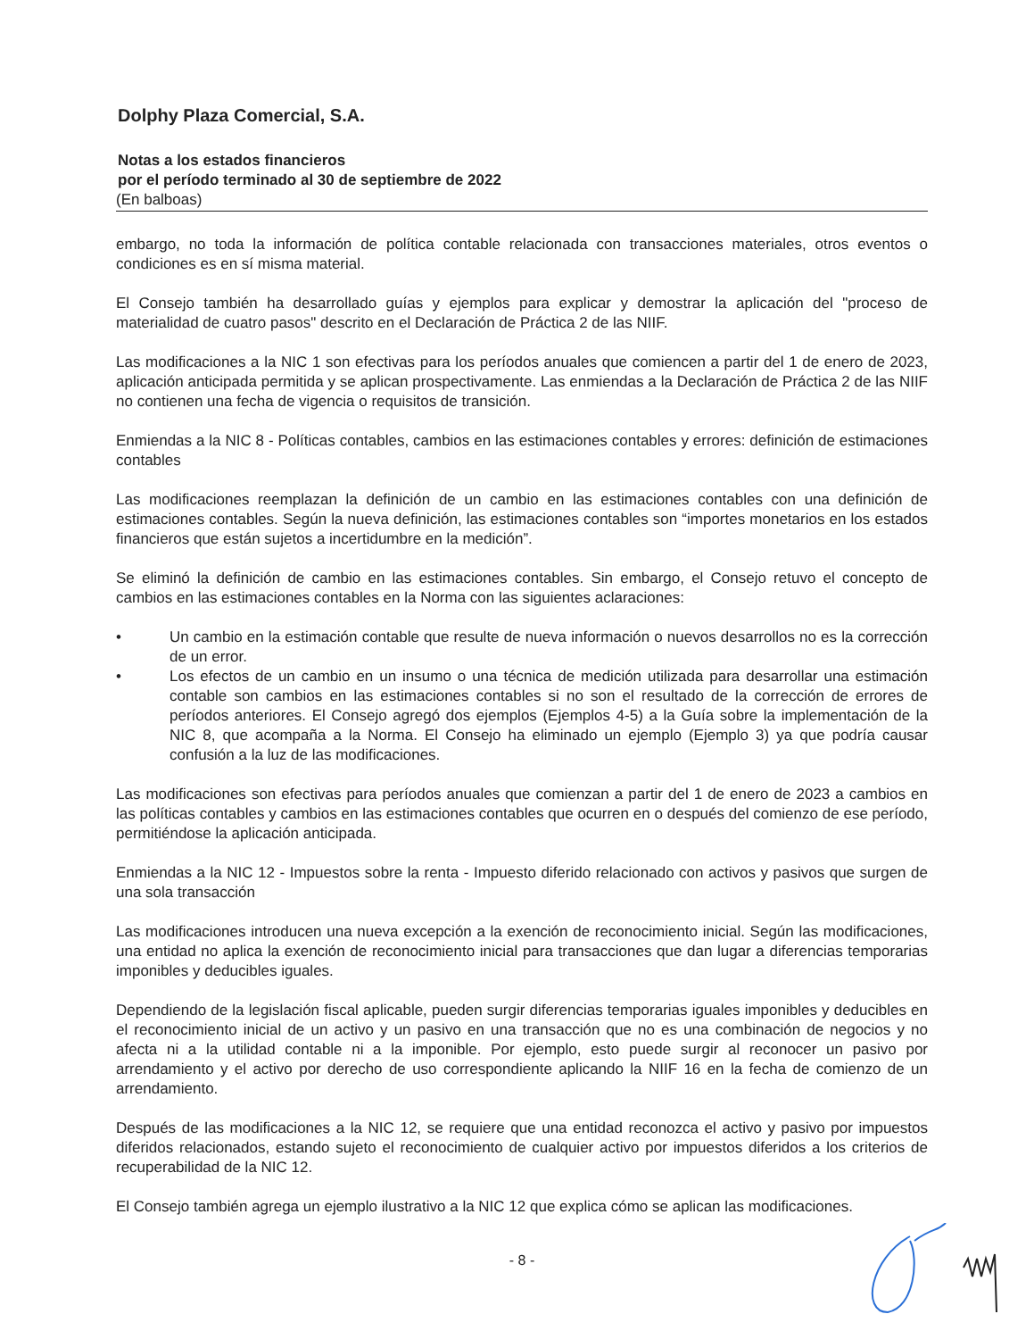Dolphy Plaza Comercial, S.A.
Notas a los estados financieros
por el período terminado al 30 de septiembre de 2022
(En balboas)
embargo, no toda la información de política contable relacionada con transacciones materiales, otros eventos o condiciones es en sí misma material.
El Consejo también ha desarrollado guías y ejemplos para explicar y demostrar la aplicación del "proceso de materialidad de cuatro pasos" descrito en el Declaración de Práctica 2 de las NIIF.
Las modificaciones a la NIC 1 son efectivas para los períodos anuales que comiencen a partir del 1 de enero de 2023, aplicación anticipada permitida y se aplican prospectivamente. Las enmiendas a la Declaración de Práctica 2 de las NIIF no contienen una fecha de vigencia o requisitos de transición.
Enmiendas a la NIC 8 - Políticas contables, cambios en las estimaciones contables y errores: definición de estimaciones contables
Las modificaciones reemplazan la definición de un cambio en las estimaciones contables con una definición de estimaciones contables. Según la nueva definición, las estimaciones contables son “importes monetarios en los estados financieros que están sujetos a incertidumbre en la medición”.
Se eliminó la definición de cambio en las estimaciones contables. Sin embargo, el Consejo retuvo el concepto de cambios en las estimaciones contables en la Norma con las siguientes aclaraciones:
• Un cambio en la estimación contable que resulte de nueva información o nuevos desarrollos no es la corrección de un error.
• Los efectos de un cambio en un insumo o una técnica de medición utilizada para desarrollar una estimación contable son cambios en las estimaciones contables si no son el resultado de la corrección de errores de períodos anteriores. El Consejo agregó dos ejemplos (Ejemplos 4-5) a la Guía sobre la implementación de la NIC 8, que acompaña a la Norma. El Consejo ha eliminado un ejemplo (Ejemplo 3) ya que podría causar confusión a la luz de las modificaciones.
Las modificaciones son efectivas para períodos anuales que comienzan a partir del 1 de enero de 2023 a cambios en las políticas contables y cambios en las estimaciones contables que ocurren en o después del comienzo de ese período, permitiéndose la aplicación anticipada.
Enmiendas a la NIC 12 - Impuestos sobre la renta - Impuesto diferido relacionado con activos y pasivos que surgen de una sola transacción
Las modificaciones introducen una nueva excepción a la exención de reconocimiento inicial. Según las modificaciones, una entidad no aplica la exención de reconocimiento inicial para transacciones que dan lugar a diferencias temporarias imponibles y deducibles iguales.
Dependiendo de la legislación fiscal aplicable, pueden surgir diferencias temporarias iguales imponibles y deducibles en el reconocimiento inicial de un activo y un pasivo en una transacción que no es una combinación de negocios y no afecta ni a la utilidad contable ni a la imponible. Por ejemplo, esto puede surgir al reconocer un pasivo por arrendamiento y el activo por derecho de uso correspondiente aplicando la NIIF 16 en la fecha de comienzo de un arrendamiento.
Después de las modificaciones a la NIC 12, se requiere que una entidad reconozca el activo y pasivo por impuestos diferidos relacionados, estando sujeto el reconocimiento de cualquier activo por impuestos diferidos a los criterios de recuperabilidad de la NIC 12.
El Consejo también agrega un ejemplo ilustrativo a la NIC 12 que explica cómo se aplican las modificaciones.
- 8 -